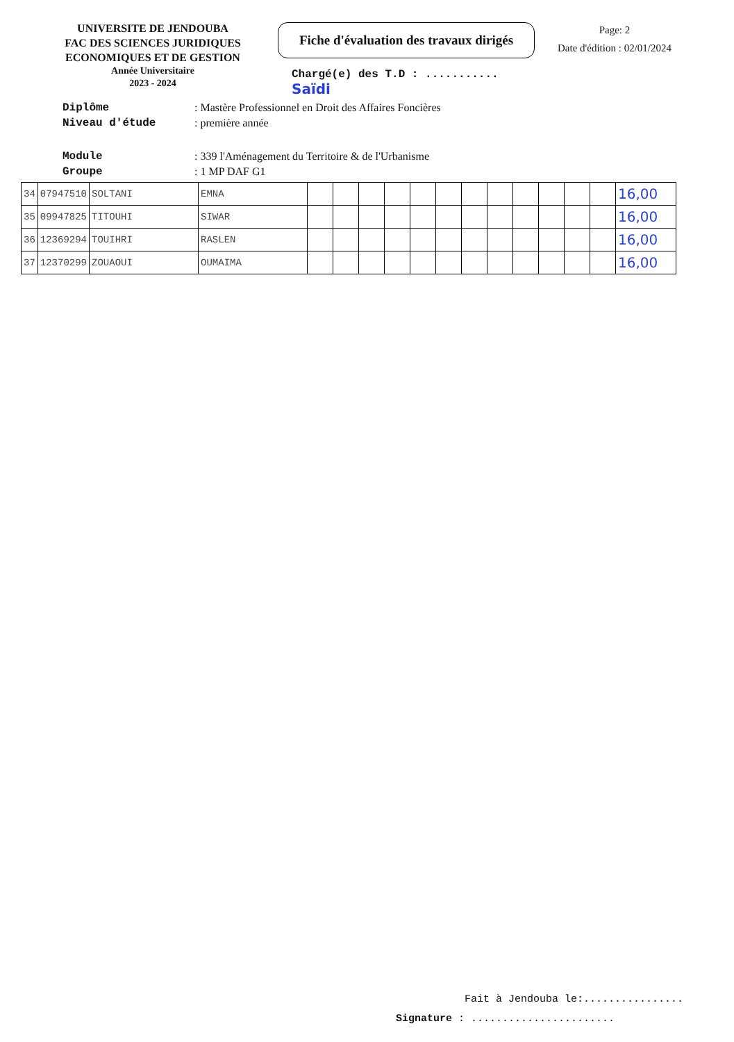UNIVERSITE DE JENDOUBA
FAC DES SCIENCES JURIDIQUES
ECONOMIQUES ET DE GESTION
Année Universitaire
2023 - 2024
Fiche d'évaluation des travaux dirigés
Chargé(e) des T.D : ........... Saïdi
Page: 2
Date d'édition : 02/01/2024
Diplôme: Mastère Professionnel en Droit des Affaires Foncières
Niveau d'étude: première année
Module: 339 l'Aménagement du Territoire & de l'Urbanisme
Groupe: 1 MP DAF G1
| 34 | 07947510 | SOLTANI | EMNA | | | | | | | | | | | | | 16,00 |
| 35 | 09947825 | TITOUHI | SIWAR | | | | | | | | | | | | | 16,00 |
| 36 | 12369294 | TOUIHRI | RASLEN | | | | | | | | | | | | | 16,00 |
| 37 | 12370299 | ZOUAOUI | OUMAIMA | | | | | | | | | | | | | 16,00 |
Fait à Jendouba le:................
Signature : .......................